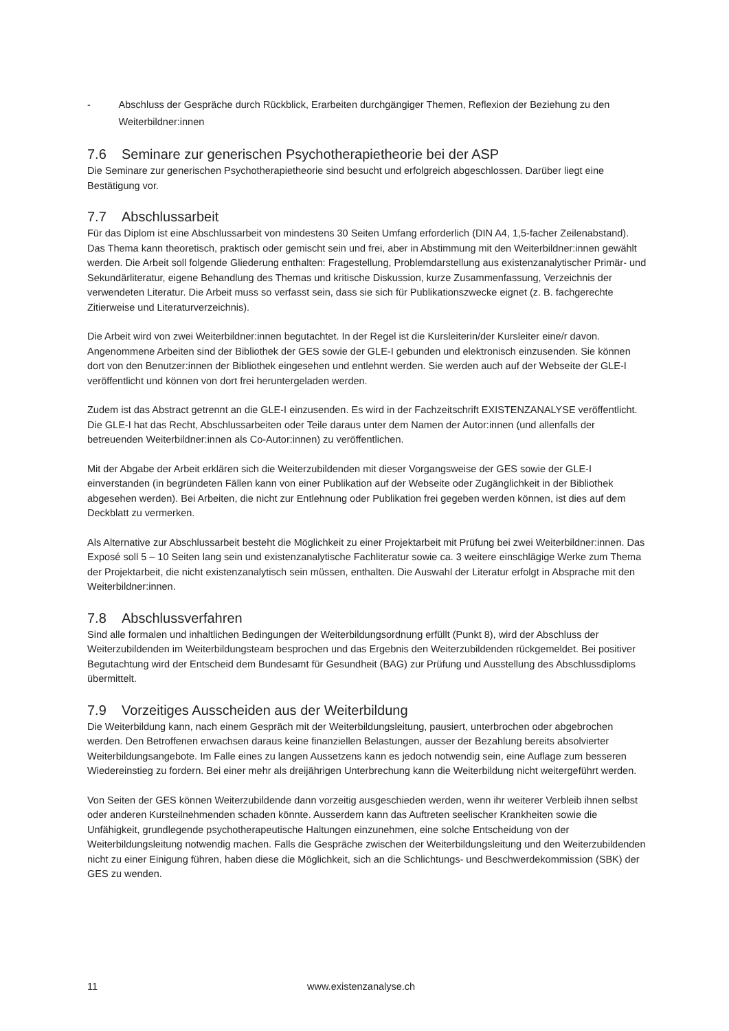- Abschluss der Gespräche durch Rückblick, Erarbeiten durchgängiger Themen, Reflexion der Beziehung zu den Weiterbildner:innen
7.6 Seminare zur generischen Psychotherapietheorie bei der ASP
Die Seminare zur generischen Psychotherapietheorie sind besucht und erfolgreich abgeschlossen. Darüber liegt eine Bestätigung vor.
7.7 Abschlussarbeit
Für das Diplom ist eine Abschlussarbeit von mindestens 30 Seiten Umfang erforderlich (DIN A4, 1,5-facher Zeilenabstand). Das Thema kann theoretisch, praktisch oder gemischt sein und frei, aber in Abstimmung mit den Weiterbildner:innen gewählt werden. Die Arbeit soll folgende Gliederung enthalten: Fragestellung, Problemdarstellung aus existenzanalytischer Primär- und Sekundärliteratur, eigene Behandlung des Themas und kritische Diskussion, kurze Zusammenfassung, Verzeichnis der verwendeten Literatur. Die Arbeit muss so verfasst sein, dass sie sich für Publikationszwecke eignet (z. B. fachgerechte Zitierweise und Literaturverzeichnis).
Die Arbeit wird von zwei Weiterbildner:innen begutachtet. In der Regel ist die Kursleiterin/der Kursleiter eine/r davon. Angenommene Arbeiten sind der Bibliothek der GES sowie der GLE-I gebunden und elektronisch einzusenden. Sie können dort von den Benutzer:innen der Bibliothek eingesehen und entlehnt werden. Sie werden auch auf der Webseite der GLE-I veröffentlicht und können von dort frei heruntergeladen werden.
Zudem ist das Abstract getrennt an die GLE-I einzusenden. Es wird in der Fachzeitschrift EXISTENZANALYSE veröffentlicht. Die GLE-I hat das Recht, Abschlussarbeiten oder Teile daraus unter dem Namen der Autor:innen (und allenfalls der betreuenden Weiterbildner:innen als Co-Autor:innen) zu veröffentlichen.
Mit der Abgabe der Arbeit erklären sich die Weiterzubildenden mit dieser Vorgangsweise der GES sowie der GLE-I einverstanden (in begründeten Fällen kann von einer Publikation auf der Webseite oder Zugänglichkeit in der Bibliothek abgesehen werden). Bei Arbeiten, die nicht zur Entlehnung oder Publikation frei gegeben werden können, ist dies auf dem Deckblatt zu vermerken.
Als Alternative zur Abschlussarbeit besteht die Möglichkeit zu einer Projektarbeit mit Prüfung bei zwei Weiterbildner:innen. Das Exposé soll 5 – 10 Seiten lang sein und existenzanalytische Fachliteratur sowie ca. 3 weitere einschlägige Werke zum Thema der Projektarbeit, die nicht existenzanalytisch sein müssen, enthalten. Die Auswahl der Literatur erfolgt in Absprache mit den Weiterbildner:innen.
7.8 Abschlussverfahren
Sind alle formalen und inhaltlichen Bedingungen der Weiterbildungsordnung erfüllt (Punkt 8), wird der Abschluss der Weiterzubildenden im Weiterbildungsteam besprochen und das Ergebnis den Weiterzubildenden rückgemeldet. Bei positiver Begutachtung wird der Entscheid dem Bundesamt für Gesundheit (BAG) zur Prüfung und Ausstellung des Abschlussdiploms übermittelt.
7.9 Vorzeitiges Ausscheiden aus der Weiterbildung
Die Weiterbildung kann, nach einem Gespräch mit der Weiterbildungsleitung, pausiert, unterbrochen oder abgebrochen werden. Den Betroffenen erwachsen daraus keine finanziellen Belastungen, ausser der Bezahlung bereits absolvierter Weiterbildungsangebote. Im Falle eines zu langen Aussetzens kann es jedoch notwendig sein, eine Auflage zum besseren Wiedereinstieg zu fordern. Bei einer mehr als dreijährigen Unterbrechung kann die Weiterbildung nicht weitergeführt werden.
Von Seiten der GES können Weiterzubildende dann vorzeitig ausgeschieden werden, wenn ihr weiterer Verbleib ihnen selbst oder anderen Kursteilnehmenden schaden könnte. Ausserdem kann das Auftreten seelischer Krankheiten sowie die Unfähigkeit, grundlegende psychotherapeutische Haltungen einzunehmen, eine solche Entscheidung von der Weiterbildungsleitung notwendig machen. Falls die Gespräche zwischen der Weiterbildungsleitung und den Weiterzubildenden nicht zu einer Einigung führen, haben diese die Möglichkeit, sich an die Schlichtungs- und Beschwerdekommission (SBK) der GES zu wenden.
11 www.existenzanalyse.ch